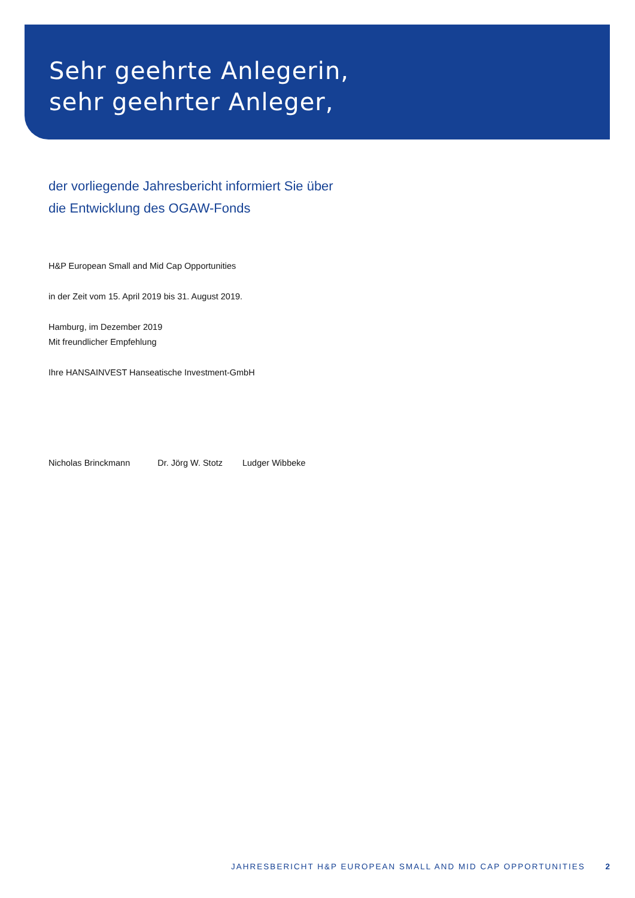Sehr geehrte Anlegerin,
sehr geehrter Anleger,
der vorliegende Jahresbericht informiert Sie über
die Entwicklung des OGAW-Fonds
H&P European Small and Mid Cap Opportunities
in der Zeit vom 15. April 2019 bis 31. August 2019.
Hamburg, im Dezember 2019
Mit freundlicher Empfehlung
Ihre HANSAINVEST Hanseatische Investment-GmbH
Nicholas Brinckmann Dr. Jörg W. Stotz Ludger Wibbeke
JAHRESBERICHT H&P EUROPEAN SMALL AND MID CAP OPPORTUNITIES 2